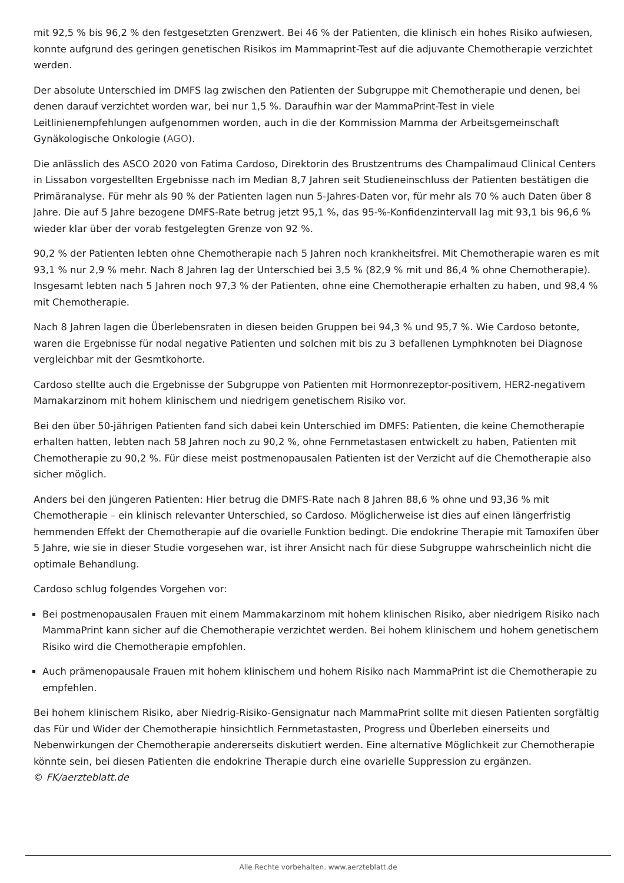mit 92,5 % bis 96,2 % den festgesetzten Grenzwert. Bei 46 % der Patienten, die klinisch ein hohes Risiko aufwiesen, konnte aufgrund des geringen genetischen Risikos im Mammaprint-Test auf die adjuvante Chemotherapie verzichtet werden.
Der absolute Unterschied im DMFS lag zwischen den Patienten der Subgruppe mit Chemotherapie und denen, bei denen darauf verzichtet worden war, bei nur 1,5 %. Daraufhin war der MammaPrint-Test in viele Leitlinienempfehlungen aufgenommen worden, auch in die der Kommission Mamma der Arbeitsgemeinschaft Gynäkologische Onkologie (AGO).
Die anlässlich des ASCO 2020 von Fatima Cardoso, Direktorin des Brustzentrums des Champalimaud Clinical Centers in Lissabon vorgestellten Ergebnisse nach im Median 8,7 Jahren seit Studieneinschluss der Patienten bestätigen die Primäranalyse. Für mehr als 90 % der Patienten lagen nun 5-Jahres-Daten vor, für mehr als 70 % auch Daten über 8 Jahre. Die auf 5 Jahre bezogene DMFS-Rate betrug jetzt 95,1 %, das 95-%-Konfidenzintervall lag mit 93,1 bis 96,6 % wieder klar über der vorab festgelegten Grenze von 92 %.
90,2 % der Patienten lebten ohne Chemotherapie nach 5 Jahren noch krankheitsfrei. Mit Chemotherapie waren es mit 93,1 % nur 2,9 % mehr. Nach 8 Jahren lag der Unterschied bei 3,5 % (82,9 % mit und 86,4 % ohne Chemotherapie). Insgesamt lebten nach 5 Jahren noch 97,3 % der Patienten, ohne eine Chemotherapie erhalten zu haben, und 98,4 % mit Chemotherapie.
Nach 8 Jahren lagen die Überlebensraten in diesen beiden Gruppen bei 94,3 % und 95,7 %. Wie Cardoso betonte, waren die Ergebnisse für nodal negative Patienten und solchen mit bis zu 3 befallenen Lymphknoten bei Diagnose vergleichbar mit der Gesmtkohorte.
Cardoso stellte auch die Ergebnisse der Subgruppe von Patienten mit Hormonrezeptor-positivem, HER2-negativem Mamakarzinom mit hohem klinischem und niedrigem genetischem Risiko vor.
Bei den über 50-jährigen Patienten fand sich dabei kein Unterschied im DMFS: Patienten, die keine Chemotherapie erhalten hatten, lebten nach 58 Jahren noch zu 90,2 %, ohne Fernmetastasen entwickelt zu haben, Patienten mit Chemotherapie zu 90,2 %. Für diese meist postmenopausalen Patienten ist der Verzicht auf die Chemotherapie also sicher möglich.
Anders bei den jüngeren Patienten: Hier betrug die DMFS-Rate nach 8 Jahren 88,6 % ohne und 93,36 % mit Chemotherapie – ein klinisch relevanter Unterschied, so Cardoso. Möglicherweise ist dies auf einen längerfristig hemmenden Effekt der Chemotherapie auf die ovarielle Funktion bedingt. Die endokrine Therapie mit Tamoxifen über 5 Jahre, wie sie in dieser Studie vorgesehen war, ist ihrer Ansicht nach für diese Subgruppe wahrscheinlich nicht die optimale Behandlung.
Cardoso schlug folgendes Vorgehen vor:
Bei postmenopausalen Frauen mit einem Mammakarzinom mit hohem klinischen Risiko, aber niedrigem Risiko nach MammaPrint kann sicher auf die Chemotherapie verzichtet werden. Bei hohem klinischem und hohem genetischem Risiko wird die Chemotherapie empfohlen.
Auch prämenopausale Frauen mit hohem klinischem und hohem Risiko nach MammaPrint ist die Chemotherapie zu empfehlen.
Bei hohem klinischem Risiko, aber Niedrig-Risiko-Gensignatur nach MammaPrint sollte mit diesen Patienten sorgfältig das Für und Wider der Chemotherapie hinsichtlich Fernmetastasten, Progress und Überleben einerseits und Nebenwirkungen der Chemotherapie andererseits diskutiert werden. Eine alternative Möglichkeit zur Chemotherapie könnte sein, bei diesen Patienten die endokrine Therapie durch eine ovarielle Suppression zu ergänzen.
© FK/aerzteblatt.de
Alle Rechte vorbehalten. www.aerzteblatt.de